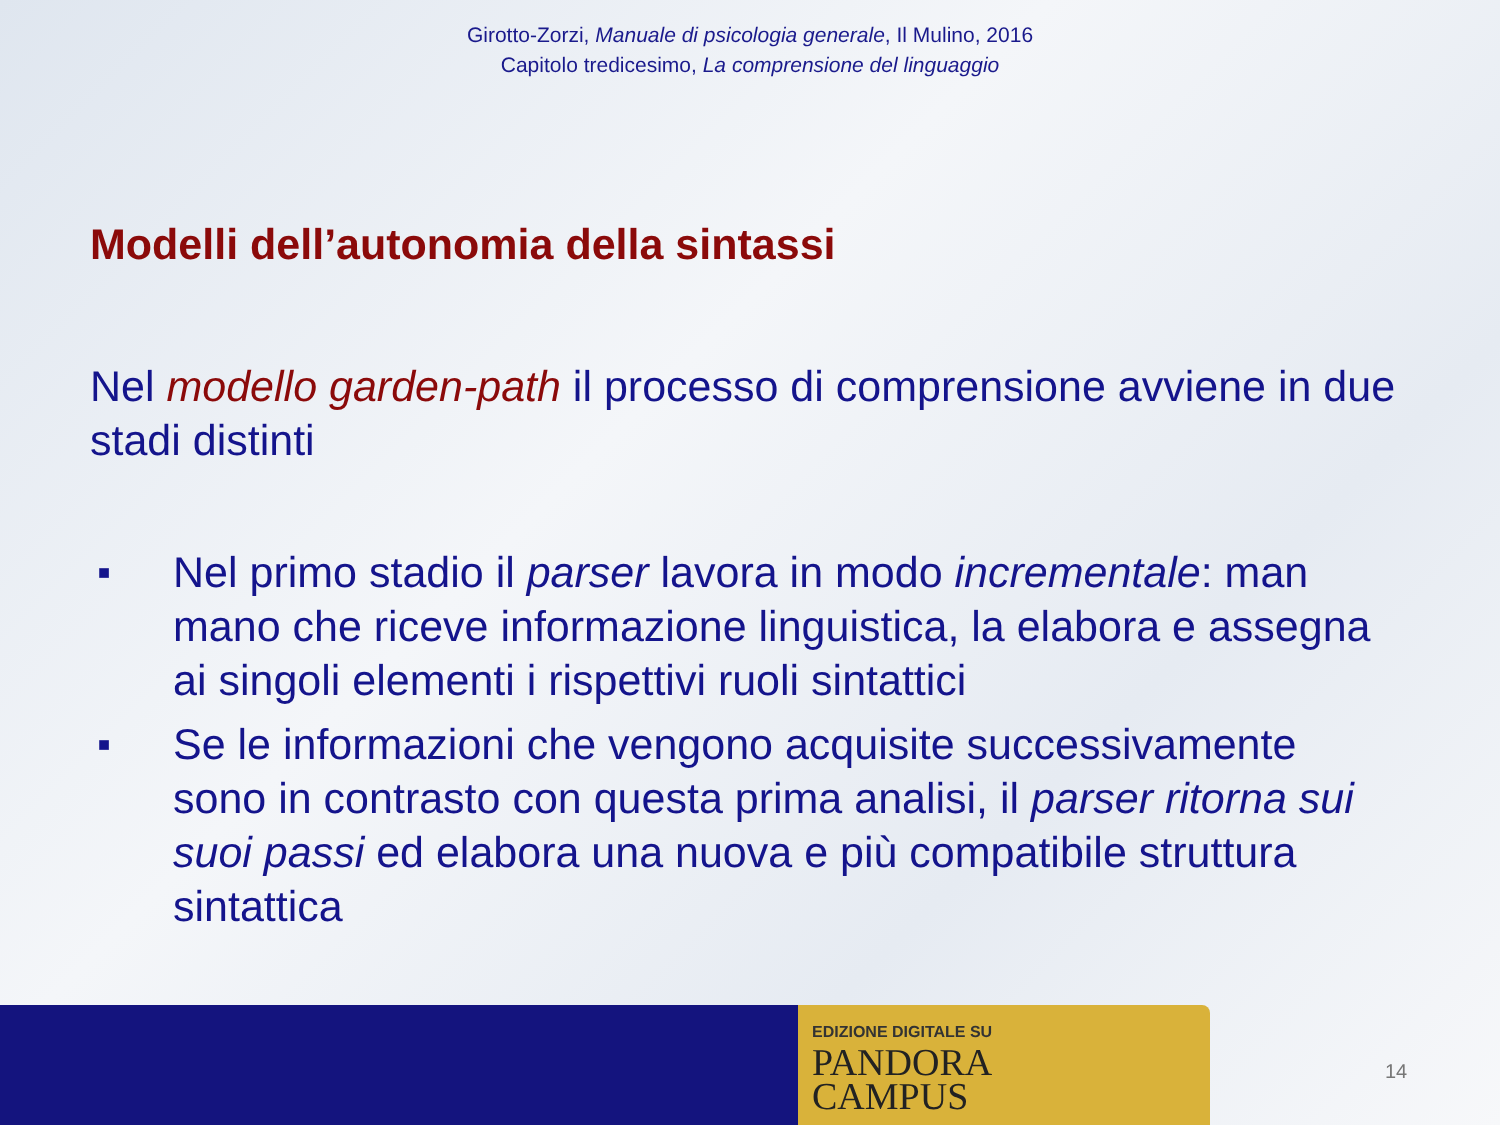Girotto-Zorzi, Manuale di psicologia generale, Il Mulino, 2016
Capitolo tredicesimo, La comprensione del linguaggio
Modelli dell’autonomia della sintassi
Nel modello garden-path il processo di comprensione avviene in due stadi distinti
■ Nel primo stadio il parser lavora in modo incrementale: man mano che riceve informazione linguistica, la elabora e assegna ai singoli elementi i rispettivi ruoli sintattici
■ Se le informazioni che vengono acquisite successivamente sono in contrasto con questa prima analisi, il parser ritorna sui suoi passi ed elabora una nuova e più compatibile struttura sintattica
EDIZIONE DIGITALE SU
PANDORA
CAMPUS
14